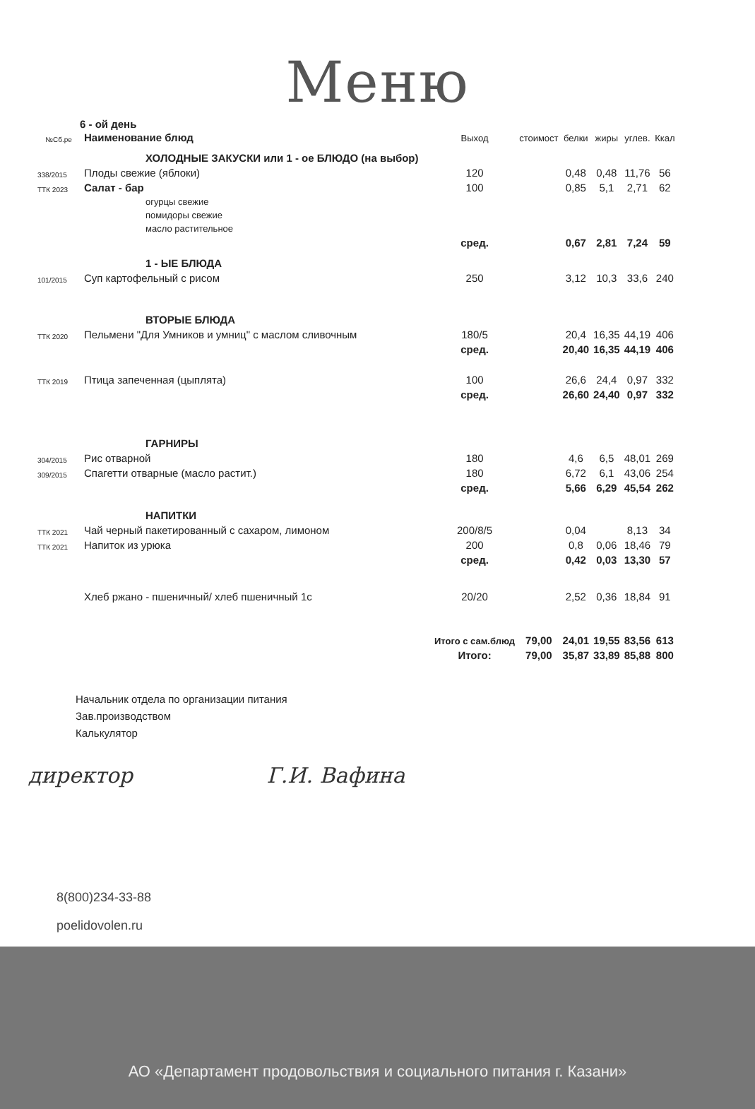Меню
6 - ой день
| №Сб.ре | Наименование блюд | Выход | стоимост | белки | жиры | углев. | Ккал |
| --- | --- | --- | --- | --- | --- | --- | --- |
| | ХОЛОДНЫЕ ЗАКУСКИ или 1 - ое БЛЮДО (на выбор) | | | | | | |
| 338/2015 | Плоды свежие (яблоки) | 120 | | 0,48 | 0,48 | 11,76 | 56 |
| ТТК 2023 | Салат - бар | 100 | | 0,85 | 5,1 | 2,71 | 62 |
| | огурцы свежие | | | | | | |
| | помидоры свежие | | | | | | |
| | масло растительное | | | | | | |
| | | сред. | | 0,67 | 2,81 | 7,24 | 59 |
| | 1 - ЫЕ БЛЮДА | | | | | | |
| 101/2015 | Суп картофельный с рисом | 250 | | 3,12 | 10,3 | 33,6 | 240 |
| | ВТОРЫЕ БЛЮДА | | | | | | |
| ТТК 2020 | Пельмени "Для Умников и умниц" с маслом сливочным | 180/5 | | 20,4 | 16,35 | 44,19 | 406 |
| | | сред. | | 20,40 | 16,35 | 44,19 | 406 |
| ТТК 2019 | Птица запеченная (цыплята) | 100 | | 26,6 | 24,4 | 0,97 | 332 |
| | | сред. | | 26,60 | 24,40 | 0,97 | 332 |
| | ГАРНИРЫ | | | | | | |
| 304/2015 | Рис отварной | 180 | | 4,6 | 6,5 | 48,01 | 269 |
| 309/2015 | Спагетти отварные (масло растит.) | 180 | | 6,72 | 6,1 | 43,06 | 254 |
| | | сред. | | 5,66 | 6,29 | 45,54 | 262 |
| | НАПИТКИ | | | | | | |
| ТТК 2021 | Чай черный пакетированный с сахаром, лимоном | 200/8/5 | | 0,04 | | 8,13 | 34 |
| ТТК 2021 | Напиток из урюка | 200 | | 0,8 | 0,06 | 18,46 | 79 |
| | | сред. | | 0,42 | 0,03 | 13,30 | 57 |
| | Хлеб ржано - пшеничный/ хлеб пшеничный 1с | 20/20 | | 2,52 | 0,36 | 18,84 | 91 |
| | | Итого с сам.блюд | 79,00 | 24,01 | 19,55 | 83,56 | 613 |
| | | Итого: | 79,00 | 35,87 | 33,89 | 85,88 | 800 |
Начальник отдела по организации питания
Зав.производством
Калькулятор
директор Г.И. Вафина
8(800)234-33-88
poelidovolen.ru
АО «Департамент продовольствия и социального питания г. Казани»